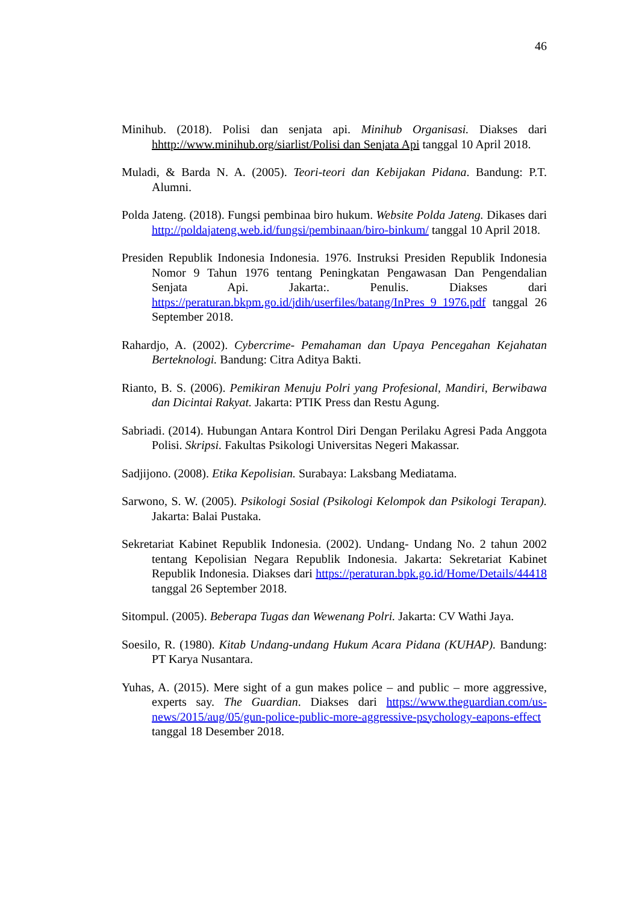46
Minihub. (2018). Polisi dan senjata api. Minihub Organisasi. Diakses dari hhttp://www.minihub.org/siarlist/Polisi dan Senjata Api tanggal 10 April 2018.
Muladi, & Barda N. A. (2005). Teori-teori dan Kebijakan Pidana. Bandung: P.T. Alumni.
Polda Jateng. (2018). Fungsi pembinaa biro hukum. Website Polda Jateng. Dikases dari http://poldajateng.web.id/fungsi/pembinaan/biro-binkum/ tanggal 10 April 2018.
Presiden Republik Indonesia Indonesia. 1976. Instruksi Presiden Republik Indonesia Nomor 9 Tahun 1976 tentang Peningkatan Pengawasan Dan Pengendalian Senjata Api. Jakarta:. Penulis. Diakses dari https://peraturan.bkpm.go.id/jdih/userfiles/batang/InPres_9_1976.pdf tanggal 26 September 2018.
Rahardjo, A. (2002). Cybercrime- Pemahaman dan Upaya Pencegahan Kejahatan Berteknologi. Bandung: Citra Aditya Bakti.
Rianto, B. S. (2006). Pemikiran Menuju Polri yang Profesional, Mandiri, Berwibawa dan Dicintai Rakyat. Jakarta: PTIK Press dan Restu Agung.
Sabriadi. (2014). Hubungan Antara Kontrol Diri Dengan Perilaku Agresi Pada Anggota Polisi. Skripsi. Fakultas Psikologi Universitas Negeri Makassar.
Sadjijono. (2008). Etika Kepolisian. Surabaya: Laksbang Mediatama.
Sarwono, S. W. (2005). Psikologi Sosial (Psikologi Kelompok dan Psikologi Terapan). Jakarta: Balai Pustaka.
Sekretariat Kabinet Republik Indonesia. (2002). Undang- Undang No. 2 tahun 2002 tentang Kepolisian Negara Republik Indonesia. Jakarta: Sekretariat Kabinet Republik Indonesia. Diakses dari https://peraturan.bpk.go.id/Home/Details/44418 tanggal 26 September 2018.
Sitompul. (2005). Beberapa Tugas dan Wewenang Polri. Jakarta: CV Wathi Jaya.
Soesilo, R. (1980). Kitab Undang-undang Hukum Acara Pidana (KUHAP). Bandung: PT Karya Nusantara.
Yuhas, A. (2015). Mere sight of a gun makes police – and public – more aggressive, experts say. The Guardian. Diakses dari https://www.theguardian.com/us-news/2015/aug/05/gun-police-public-more-aggressive-psychology-eapons-effect tanggal 18 Desember 2018.